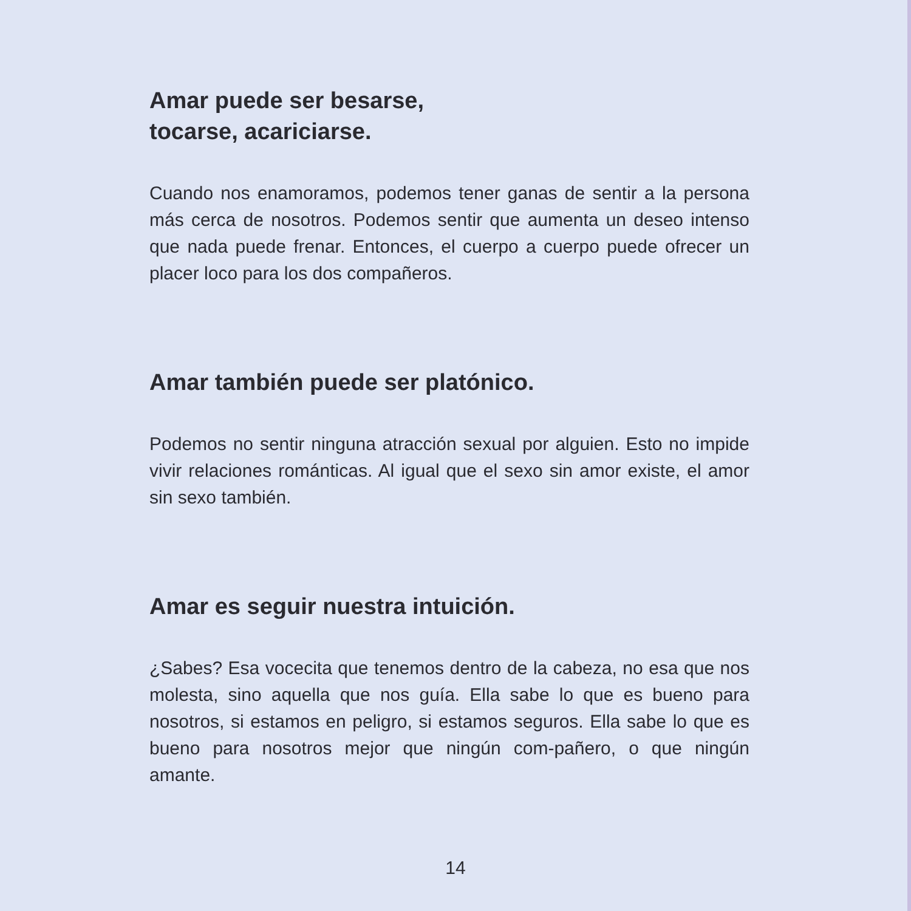Amar puede ser besarse,
tocarse, acariciarse.
Cuando nos enamoramos, podemos tener ganas de sentir a la persona más cerca de nosotros. Podemos sentir que aumenta un deseo intenso que nada puede frenar. Entonces, el cuerpo a cuerpo puede ofrecer un placer loco para los dos compañeros.
Amar también puede ser platónico.
Podemos no sentir ninguna atracción sexual por alguien. Esto no impide vivir relaciones románticas. Al igual que el sexo sin amor existe, el amor sin sexo también.
Amar es seguir nuestra intuición.
¿Sabes? Esa vocecita que tenemos dentro de la cabeza, no esa que nos molesta, sino aquella que nos guía. Ella sabe lo que es bueno para nosotros, si estamos en peligro, si estamos seguros. Ella sabe lo que es bueno para nosotros mejor que ningún com-pañero, o que ningún amante.
14